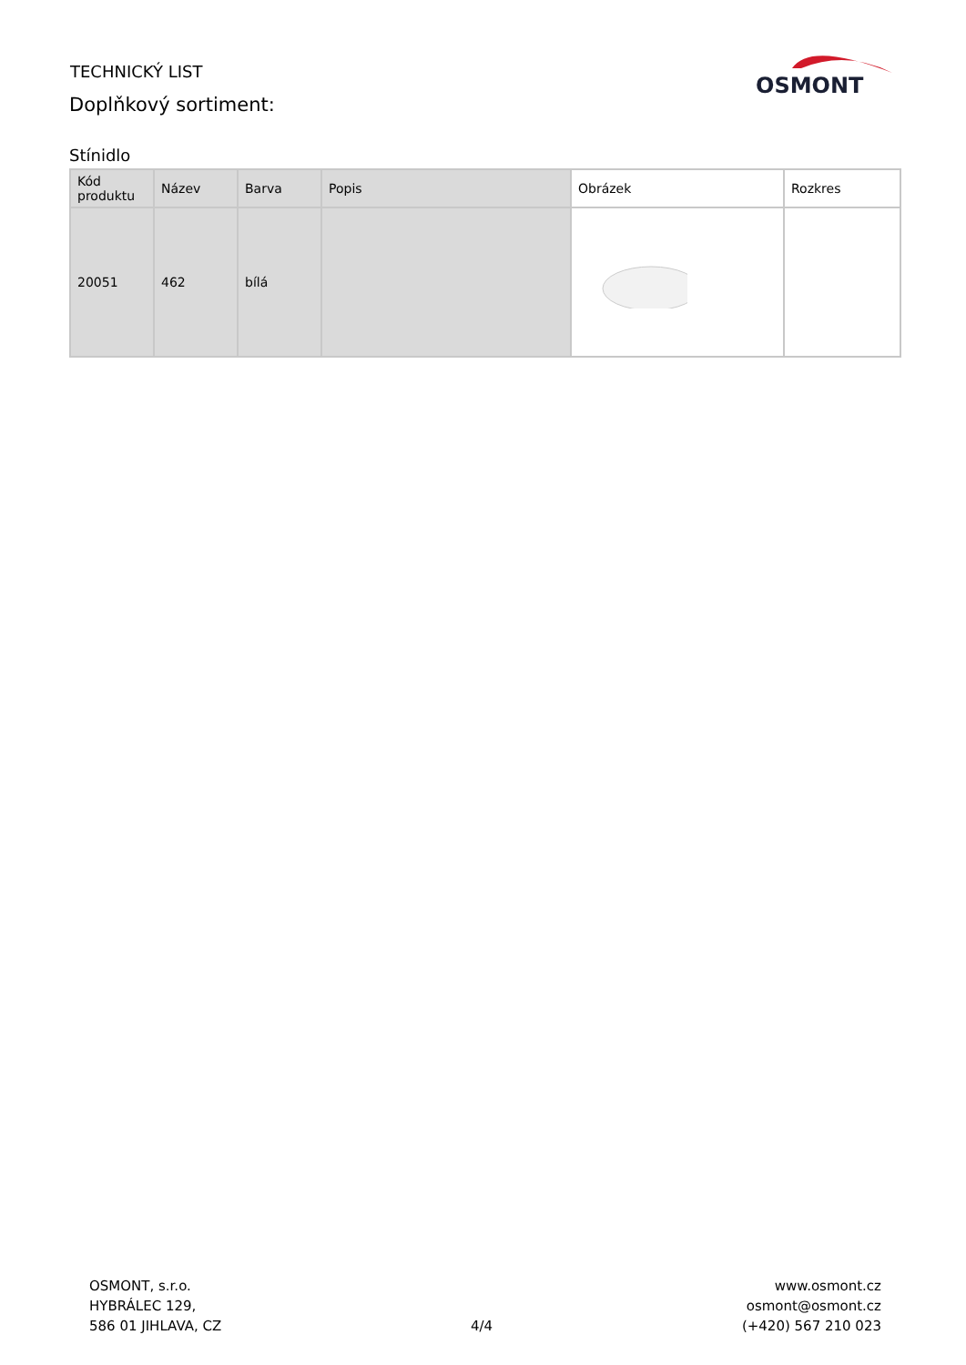TECHNICKÝ LIST
Doplňkový sortiment:
OSMONT
Stínidlo
| Kód produktu | Název | Barva | Popis | Obrázek | Rozkres |
| --- | --- | --- | --- | --- | --- |
| 20051 | 462 | bílá | | | |
OSMONT, s.r.o.
HYBRÁLEC 129,
586 01 JIHLAVA, CZ
4/4
www.osmont.cz
osmont@osmont.cz
(+420) 567 210 023